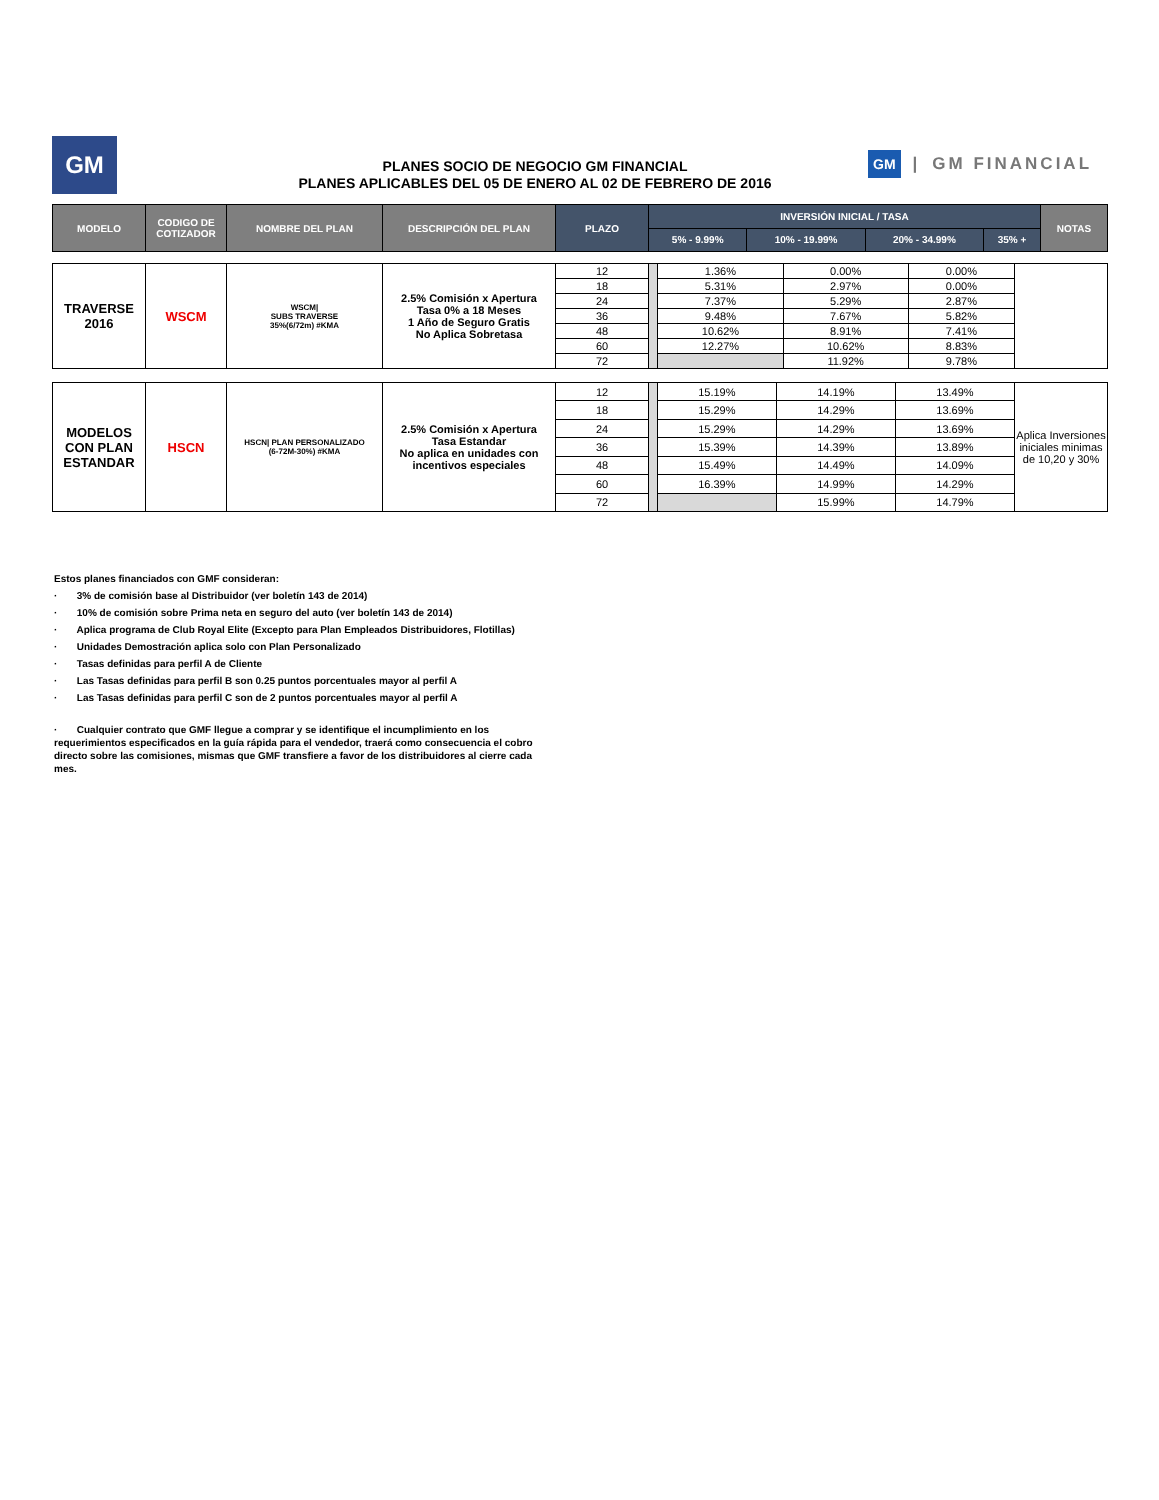GM GM | GM FINANCIAL
PLANES SOCIO DE NEGOCIO GM FINANCIAL
PLANES APLICABLES DEL 05 DE ENERO AL 02 DE FEBRERO DE 2016
| MODELO | CODIGO DE COTIZADOR | NOMBRE DEL PLAN | DESCRIPCIÓN DEL PLAN | PLAZO | INVERSIÓN INICIAL / TASA | | | | NOTAS |
| --- | --- | --- | --- | --- | --- | --- | --- | --- | --- |
| | | | | | 5% - 9.99% | 10% - 19.99% | 20% - 34.99% | 35% + | |
| TRAVERSE 2016 | WSCM | WSCM/ SUBS TRAVERSE 35%(6/72m) #KMA | 2.5% Comisión x Apertura Tasa 0% a 18 Meses 1 Año de Seguro Gratis No Aplica Sobretasa | 12 | | 1.36% | 0.00% | 0.00% | |
| | | | | 18 | | 5.31% | 2.97% | 0.00% | |
| | | | | 24 | | 7.37% | 5.29% | 2.87% | |
| | | | | 36 | | 9.48% | 7.67% | 5.82% | |
| | | | | 48 | | 10.62% | 8.91% | 7.41% | |
| | | | | 60 | | 12.27% | 10.62% | 8.83% | |
| | | | | 72 | | | 11.92% | 9.78% | |
| MODELOS CON PLAN ESTANDAR | HSCN | HSCN/ PLAN PERSONALIZADO (6-72M-30%) #KMA | 2.5% Comisión x Apertura Tasa Estandar No aplica en unidades con incentivos especiales | 12 | | 15.19% | 14.19% | 13.49% | Aplica Inversiones iniciales minimas de 10,20 y 30% |
| | | | | 18 | | 15.29% | 14.29% | 13.69% | |
| | | | | 24 | | 15.29% | 14.29% | 13.69% | |
| | | | | 36 | | 15.39% | 14.39% | 13.89% | |
| | | | | 48 | | 15.49% | 14.49% | 14.09% | |
| | | | | 60 | | 16.39% | 14.99% | 14.29% | |
| | | | | 72 | | | 15.99% | 14.79% | |
Estos planes financiados con GMF consideran:
· 3% de comisión base al Distribuidor (ver boletín 143 de 2014)
· 10% de comisión sobre Prima neta en seguro del auto (ver boletín 143 de 2014)
· Aplica programa de Club Royal Elite (Excepto para Plan Empleados Distribuidores, Flotillas)
· Unidades Demostración aplica solo con Plan Personalizado
· Tasas definidas para perfil A de Cliente
· Las Tasas definidas para perfil B son 0.25 puntos porcentuales mayor al perfil A
· Las Tasas definidas para perfil C son de 2 puntos porcentuales mayor al perfil A
· Cualquier contrato que GMF llegue a comprar y se identifique el incumplimiento en los requerimientos especificados en la guía rápida para el vendedor, traerá como consecuencia el cobro directo sobre las comisiones, mismas que GMF transfiere a favor de los distribuidores al cierre cada mes.